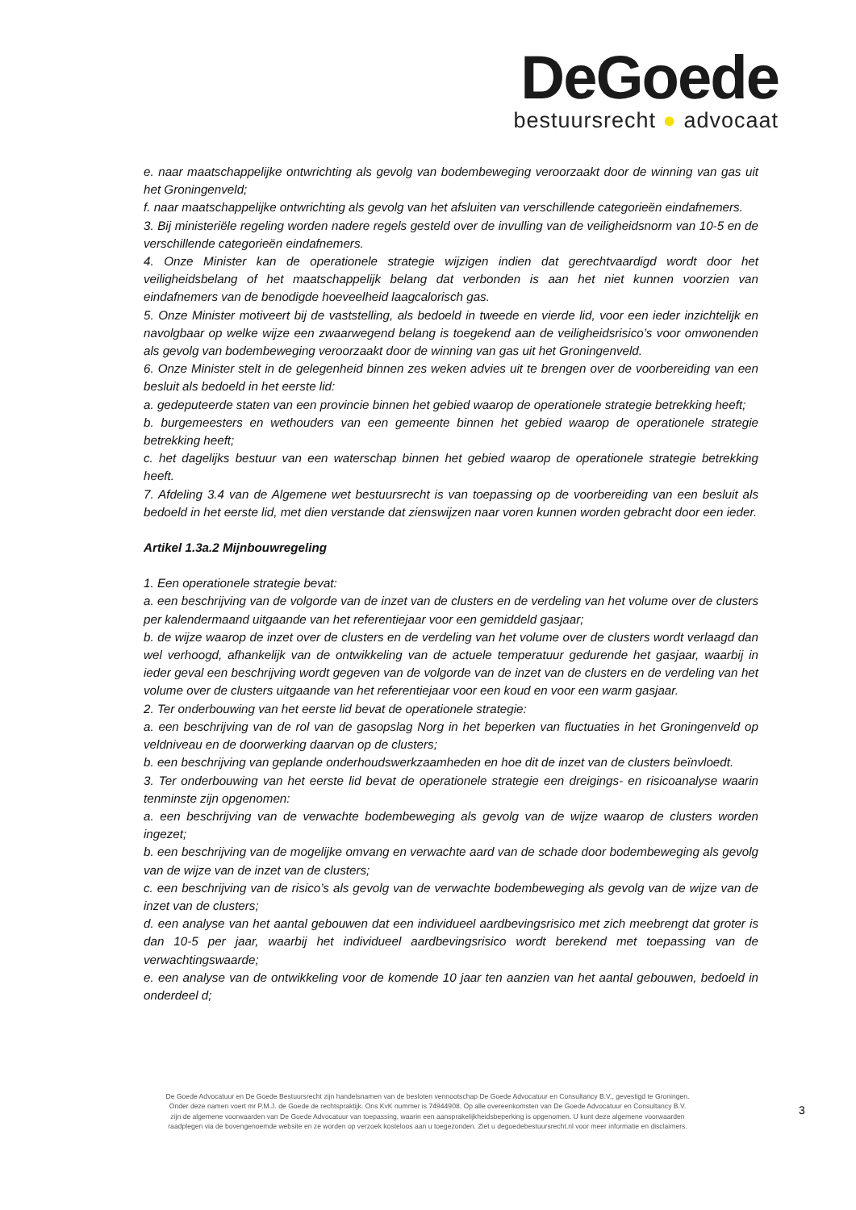DeGoede
bestuursrecht ● advocaat
e. naar maatschappelijke ontwrichting als gevolg van bodembeweging veroorzaakt door de winning van gas uit het Groningenveld;
f. naar maatschappelijke ontwrichting als gevolg van het afsluiten van verschillende categorieën eindafnemers.
3. Bij ministeriële regeling worden nadere regels gesteld over de invulling van de veiligheidsnorm van 10-5 en de verschillende categorieën eindafnemers.
4. Onze Minister kan de operationele strategie wijzigen indien dat gerechtvaardigd wordt door het veiligheidsbelang of het maatschappelijk belang dat verbonden is aan het niet kunnen voorzien van eindafnemers van de benodigde hoeveelheid laagcalorisch gas.
5. Onze Minister motiveert bij de vaststelling, als bedoeld in tweede en vierde lid, voor een ieder inzichtelijk en navolgbaar op welke wijze een zwaarwegend belang is toegekend aan de veiligheidsrisico’s voor omwonenden als gevolg van bodembeweging veroorzaakt door de winning van gas uit het Groningenveld.
6. Onze Minister stelt in de gelegenheid binnen zes weken advies uit te brengen over de voorbereiding van een besluit als bedoeld in het eerste lid:
a. gedeputeerde staten van een provincie binnen het gebied waarop de operationele strategie betrekking heeft;
b. burgemeesters en wethouders van een gemeente binnen het gebied waarop de operationele strategie betrekking heeft;
c. het dagelijks bestuur van een waterschap binnen het gebied waarop de operationele strategie betrekking heeft.
7. Afdeling 3.4 van de Algemene wet bestuursrecht is van toepassing op de voorbereiding van een besluit als bedoeld in het eerste lid, met dien verstande dat zienswijzen naar voren kunnen worden gebracht door een ieder.
Artikel 1.3a.2 Mijnbouwregeling
1. Een operationele strategie bevat:
a. een beschrijving van de volgorde van de inzet van de clusters en de verdeling van het volume over de clusters per kalendermaand uitgaande van het referentiejaar voor een gemiddeld gasjaar;
b. de wijze waarop de inzet over de clusters en de verdeling van het volume over de clusters wordt verlaagd dan wel verhoogd, afhankelijk van de ontwikkeling van de actuele temperatuur gedurende het gasjaar, waarbij in ieder geval een beschrijving wordt gegeven van de volgorde van de inzet van de clusters en de verdeling van het volume over de clusters uitgaande van het referentiejaar voor een koud en voor een warm gasjaar.
2. Ter onderbouwing van het eerste lid bevat de operationele strategie:
a. een beschrijving van de rol van de gasopslag Norg in het beperken van fluctuaties in het Groningenveld op veldniveau en de doorwerking daarvan op de clusters;
b. een beschrijving van geplande onderhoudswerkzaamheden en hoe dit de inzet van de clusters beïnvloedt.
3. Ter onderbouwing van het eerste lid bevat de operationele strategie een dreigings- en risicoanalyse waarin tenminste zijn opgenomen:
a. een beschrijving van de verwachte bodembeweging als gevolg van de wijze waarop de clusters worden ingezet;
b. een beschrijving van de mogelijke omvang en verwachte aard van de schade door bodembeweging als gevolg van de wijze van de inzet van de clusters;
c. een beschrijving van de risico’s als gevolg van de verwachte bodembeweging als gevolg van de wijze van de inzet van de clusters;
d. een analyse van het aantal gebouwen dat een individueel aardbevingsrisico met zich meebrengt dat groter is dan 10-5 per jaar, waarbij het individueel aardbevingsrisico wordt berekend met toepassing van de verwachtingswaarde;
e. een analyse van de ontwikkeling voor de komende 10 jaar ten aanzien van het aantal gebouwen, bedoeld in onderdeel d;
De Goede Advocatuur en De Goede Bestuursrecht zijn handelsnamen van de besloten vennootschap De Goede Advocatuur en Consultancy B.V., gevestigd te Groningen.
Onder deze namen voert mr P.M.J. de Goede de rechtspraktijk. Ons KvK nummer is 74944908. Op alle overeenkomsten van De Goede Advocatuur en Consultancy B.V.
zijn de algemene voorwaarden van De Goede Advocatuur van toepassing, waarin een aansprakelijkheidsbeperking is opgenomen. U kunt deze algemene voorwaarden
raadplegen via de bovengenoemde website en ze worden op verzoek kosteloos aan u toegezonden. Ziet u degoedebestuursrecht.nl voor meer informatie en disclaimers.
3